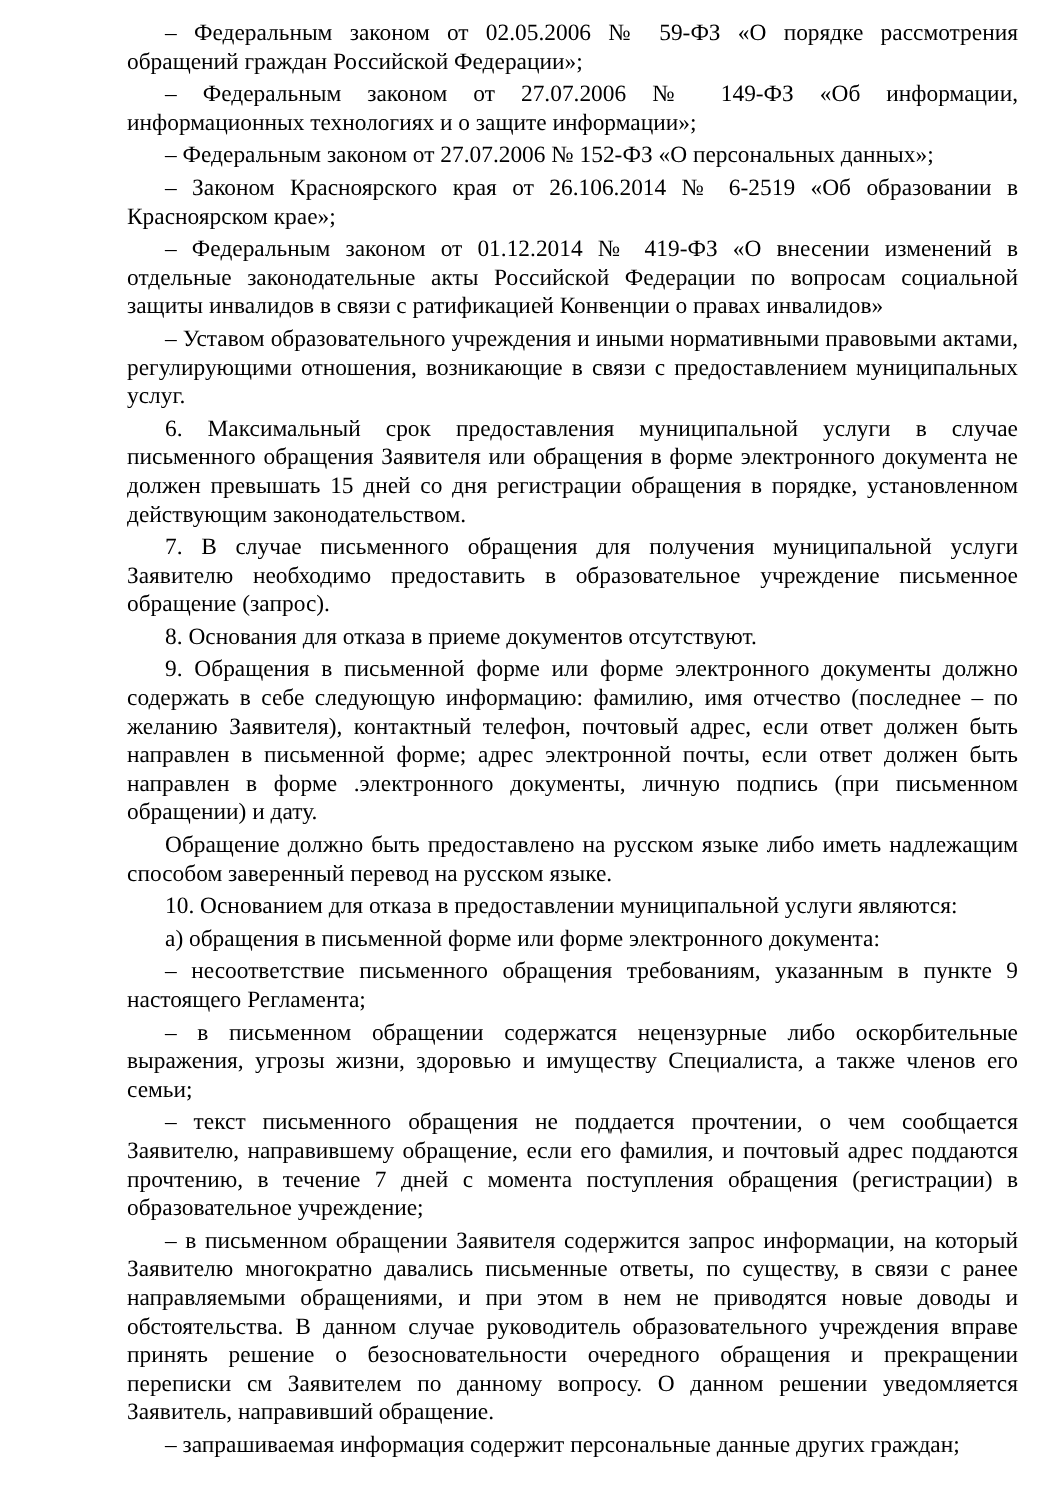– Федеральным законом от 02.05.2006 № 59-ФЗ «О порядке рассмотрения обращений граждан Российской Федерации»;
– Федеральным законом от 27.07.2006 № 149-ФЗ «Об информации, информационных технологиях и о защите информации»;
– Федеральным законом от 27.07.2006 № 152-ФЗ «О персональных данных»;
– Законом Красноярского края от 26.106.2014 № 6-2519 «Об образовании в Красноярском крае»;
– Федеральным законом от 01.12.2014 № 419-ФЗ «О внесении изменений в отдельные законодательные акты Российской Федерации по вопросам социальной защиты инвалидов в связи с ратификацией Конвенции о правах инвалидов»
– Уставом образовательного учреждения и иными нормативными правовыми актами, регулирующими отношения, возникающие в связи с предоставлением муниципальных услуг.
6. Максимальный срок предоставления муниципальной услуги в случае письменного обращения Заявителя или обращения в форме электронного документа не должен превышать 15 дней со дня регистрации обращения в порядке, установленном действующим законодательством.
7. В случае письменного обращения для получения муниципальной услуги Заявителю необходимо предоставить в образовательное учреждение письменное обращение (запрос).
8. Основания для отказа в приеме документов отсутствуют.
9. Обращения в письменной форме или форме электронного документы должно содержать в себе следующую информацию: фамилию, имя отчество (последнее – по желанию Заявителя), контактный телефон, почтовый адрес, если ответ должен быть направлен в письменной форме; адрес электронной почты, если ответ должен быть направлен в форме .электронного документы, личную подпись (при письменном обращении) и дату.
Обращение должно быть предоставлено на русском языке либо иметь надлежащим способом заверенный перевод на русском языке.
10. Основанием для отказа в предоставлении муниципальной услуги являются:
а) обращения в письменной форме или форме электронного документа:
– несоответствие письменного обращения требованиям, указанным в пункте 9 настоящего Регламента;
– в письменном обращении содержатся нецензурные либо оскорбительные выражения, угрозы жизни, здоровью и имуществу Специалиста, а также членов его семьи;
– текст письменного обращения не поддается прочтении, о чем сообщается Заявителю, направившему обращение, если его фамилия, и почтовый адрес поддаются прочтению, в течение 7 дней с момента поступления обращения (регистрации) в образовательное учреждение;
– в письменном обращении Заявителя содержится запрос информации, на который Заявителю многократно давались письменные ответы, по существу, в связи с ранее направляемыми обращениями, и при этом в нем не приводятся новые доводы и обстоятельства. В данном случае руководитель образовательного учреждения вправе принять решение о безосновательности очередного обращения и прекращении переписки см Заявителем по данному вопросу. О данном решении уведомляется Заявитель, направивший обращение.
– запрашиваемая информация содержит персональные данные других граждан;